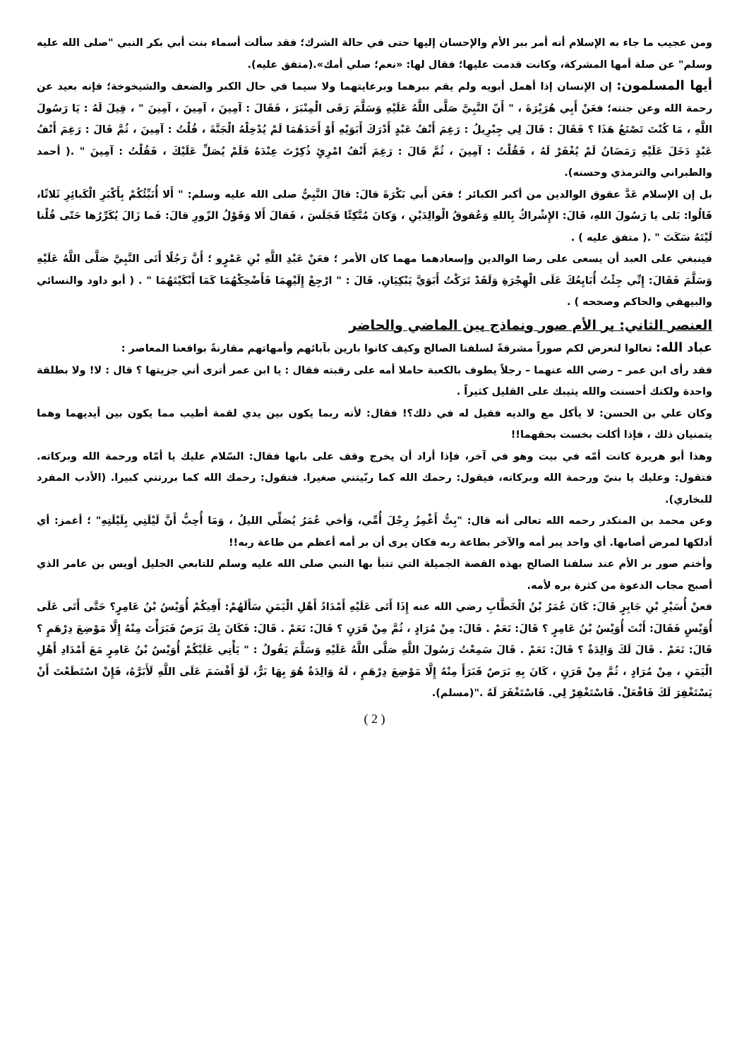ومن عجيب ما جاء به الإسلام أنه أمر ببر الأم والإحسان إليها حتى في حالة الشرك؛ فقد سألت أسماء بنت أبي بكر النبي "صلى الله عليه وسلم" عن صلة أمها المشركة، وكانت قدمت عليها؛ فقال لها: «نعم؛ صلي أمك».(متفق عليه).
أيها المسلمون: إن الإنسان إذا أهمل أبويه ولم يقم ببرهما وبرعايتهما ولا سيما في حال الكبر والضعف والشيخوخة؛ فإنه بعيد عن رحمة الله وعن جنته؛ فعَنْ أَبِي هُرَيْرَةَ ، " أَنّ النَّبِيَّ صَلَّى اللَّهُ عَلَيْهِ وَسَلَّمَ رَقَى الْمِنْبَرَ ، فَقَالَ : آمِينَ ، آمِينَ ، آمِينَ " ، قِيلَ لَهُ : يَا رَسُولَ اللَّهِ ، مَا كُنْتَ تَصْنَعُ هَذَا ؟ فَقَالَ : قَالَ لِي جِبْرِيلُ : رَغِمَ أَنْفُ عَبْدٍ أَدْرَكَ أَبَوَيْهِ أَوْ أَحَدَهُمَا لَمْ يُدْخِلْهُ الْجَنَّةَ ، قُلْتُ : آمِينَ ، ثُمَّ قَالَ : رَغِمَ أَنْفُ عَبْدٍ دَخَلَ عَلَيْهِ رَمَضَانُ لَمْ يُغْفَرْ لَهُ ، فَقُلْتُ : آمِينَ ، ثُمَّ قَالَ : رَغِمَ أَنْفُ امْرِئٍ ذُكِرْتَ عِنْدَهُ فَلَمْ يُصَلِّ عَلَيْكَ ، فَقُلْتُ : آمِينَ " .( أحمد والطبراني والترمذي وحسنه).
بل إن الإسلام عَدَّ عقوق الوالدين من أكبر الكبائر ؛ فعَن أَبي بَكْرَةَ قالَ: قالَ النَّبِيُّ صلى الله عليه وسلم: " أَلا أُنَبِّئُكُمْ بِأَكْبَرِ الْكَبائِرِ ثَلاثًا، قَالُوا: بَلى يا رَسُولَ اللهِ، قَالَ: الإِشْراكُ بِاللهِ وَعُقوقُ الْوالِدَيْنِ ، وَكانَ مُتَّكِئًا فَجَلَسَ ، فَقالَ أَلا وَقَوْلُ الزّورِ قالَ: فَما زَالَ يُكَرِّرُها حَتّى قُلْنا لَيْتَهُ سَكَتَ " .( متفق عليه ) .
فينبغي على العبد أن يسعى على رضا الوالدين وإسعادهما مهما كان الأمر ؛ فعَنْ عَبْدِ اللَّهِ بْنِ عَمْرٍو ؛ أَنَّ رَجُلًا أَتَى النَّبِيَّ صَلَّى اللَّهُ عَلَيْهِ وَسَلَّمَ فَقَالَ: إِنِّي جِئْتُ أُبَايِعُكَ عَلَى الْهِجْرَةِ وَلَقَدْ تَرَكْتُ أَبَوَيَّ يَبْكِيَانِ. قَالَ : " ارْجِعْ إِلَيْهِمَا فَأَضْحِكْهُمَا كَمَا أَبْكَيْتَهُمَا " . ( أبو داود والنسائي والبيهقي والحاكم وصححه ) .
العنصر الثاني: بر الأم صور ونماذج بين الماضي والحاضر
عباد الله: تعالوا لنعرض لكم صوراً مشرقةً لسلفنا الصالح وكيف كانوا بارين بآبائهم وأمهاتهم مقارنةً بواقعنا المعاصر :
فقد رأى ابن عمر – رضي الله عنهما – رجلاً يطوف بالكعبة حاملا أمه على رقبته فقال : يا ابن عمر أترى أني جزيتها ؟ قال : لا! ولا بطلقة واحدة ولكنك أحسنت والله يثيبك على القليل كثيراً .
وكان علي بن الحسن: لا يأكل مع والديه فقيل له في ذلك؟! فقال: لأنه ربما يكون بين يدي لقمة أطيب مما يكون بين أيديهما وهما يتمنيان ذلك ، فإذا أكلت بخست بحقهما!!
وهذا أبو هريرة كانت أمّه في بيت وهو في آخر، فإذا أراد أن يخرج وقف على بابها فقال: السّلام عليك يا أمّاه ورحمة الله وبركاته. فتقول: وعليك يا بنيّ ورحمة الله وبركاته، فيقول: رحمك الله كما ربّيتني صغيرا. فتقول: رحمك الله كما بررتني كبيرا. (الأدب المفرد للبخاري).
وعن محمد بن المنكدر رحمه الله تعالى أنه قال: "بِتُّ أَغْمِزُ رِجْلَ أُمِّي، وَأخي عُمَرُ يُصَلِّي الليلُ ، وَمَا أُحِبُّ أَنَّ لَيْلَتِي بِلَيْلَتِهِ" ؛ أغمز: أي أدلكها لمرض أصابها. أي واحد يبر أمه والآخر بطاعة ربه فكان يرى أن بر أمه أعظم من طاعة ربه!!
وأختم صور بر الأم عند سلفنا الصالح بهذه القصة الجميلة التي تنبأ بها النبي صلى الله عليه وسلم للتابعي الجليل أويس بن عامر الذي أصبح مجاب الدعوة من كثرة بره لأمه.
فعنْ أُسَيْرِ بْنِ جَابِرٍ قَالَ: كَانَ عُمَرُ بْنُ الْخَطَّابِ رضي الله عنه إِذَا أَتَى عَلَيْهِ أَمْدَادُ أَهْلِ الْيَمَنِ سَأَلَهُمْ: أَفِيكُمْ أُوَيْسُ بْنُ عَامِرٍ؟ حَتَّى أَتَى عَلَى أُوَيْسٍ فَقَالَ: أَنْتَ أُوَيْسُ بْنُ عَامِرٍ ؟ قَالَ: نَعَمْ . قَالَ: مِنْ مُرَادٍ ، ثُمَّ مِنْ قَرَنٍ ؟ قَالَ: نَعَمْ . قَالَ: فَكَانَ بِكَ بَرَصٌ فَبَرَأْتَ مِنْهُ إِلَّا مَوْضِعَ دِرْهَمٍ ؟ قَالَ: نَعَمْ . قَالَ لَكَ وَالِدَةٌ ؟ قَالَ: نَعَمْ . قَالَ سَمِعْتُ رَسُولَ اللَّهِ صَلَّى اللَّهُ عَلَيْهِ وَسَلَّمَ يَقُولُ : " يَأْتِي عَلَيْكُمْ أُوَيْسُ بْنُ عَامِرٍ مَعَ أَمْدَادِ أَهْلِ الْيَمَنِ ، مِنْ مُرَادٍ ، ثُمَّ مِنْ قَرَنٍ ، كَانَ بِهِ بَرَصٌ فَبَرَأَ مِنْهُ إِلَّا مَوْضِعَ دِرْهَمٍ ، لَهُ وَالِدَةٌ هُوَ بِهَا بَرٌّ، لَوْ أَقْسَمَ عَلَى اللَّهِ لَأَبَرَّهُ، فَإِنْ اسْتَطَعْتَ أَنْ يَسْتَغْفِرَ لَكَ فَافْعَلْ. فَاسْتَغْفِرْ لِي. فَاسْتَغْفَرَ لَهُ ."(مسلم).
( 2 )